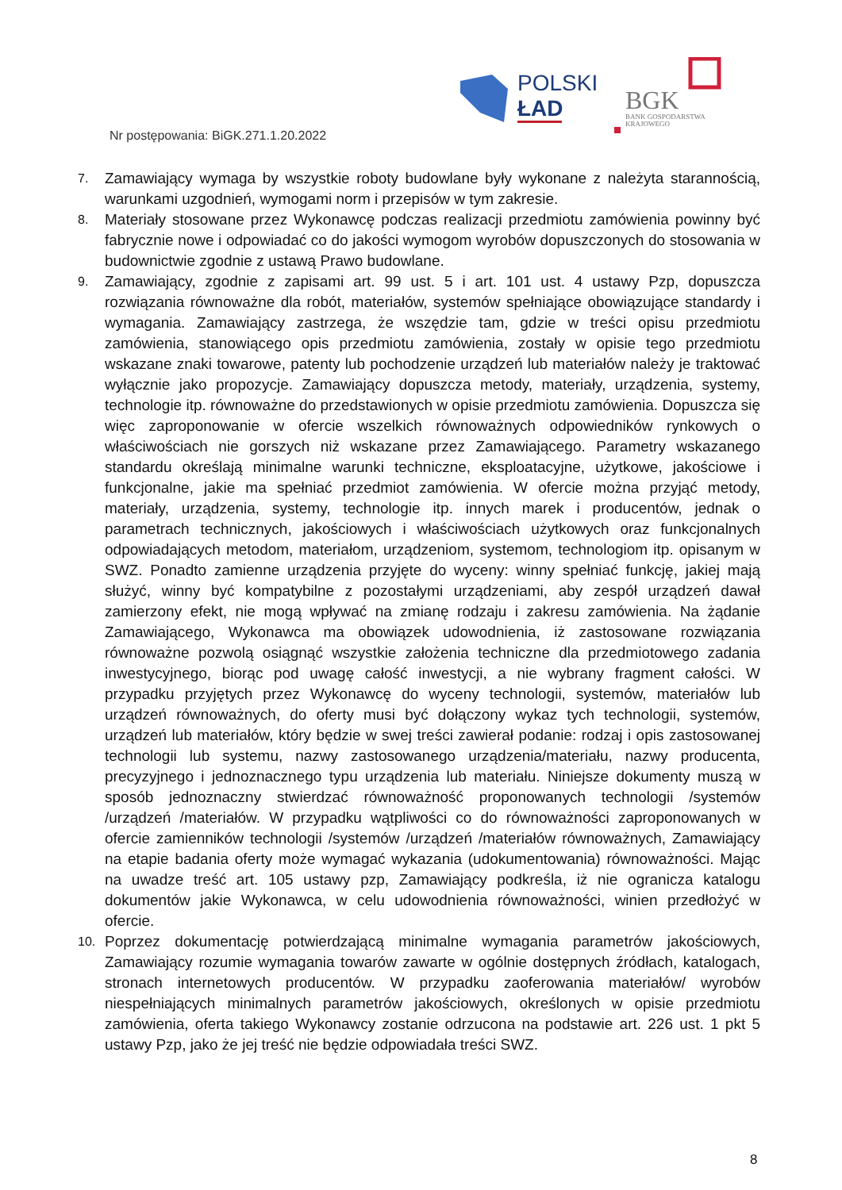POLSKI
ŁAD
BGK
BANK GOSPODARSTWA
KRAJOWEGO
Nr postępowania: BiGK.271.1.20.2022
7. Zamawiający wymaga by wszystkie roboty budowlane były wykonane z należyta starannością, warunkami uzgodnień, wymogami norm i przepisów w tym zakresie.
8. Materiały stosowane przez Wykonawcę podczas realizacji przedmiotu zamówienia powinny być fabrycznie nowe i odpowiadać co do jakości wymogom wyrobów dopuszczonych do stosowania w budownictwie zgodnie z ustawą Prawo budowlane.
9. Zamawiający, zgodnie z zapisami art. 99 ust. 5 i art. 101 ust. 4 ustawy Pzp, dopuszcza rozwiązania równoważne dla robót, materiałów, systemów spełniające obowiązujące standardy i wymagania. Zamawiający zastrzega, że wszędzie tam, gdzie w treści opisu przedmiotu zamówienia, stanowiącego opis przedmiotu zamówienia, zostały w opisie tego przedmiotu wskazane znaki towarowe, patenty lub pochodzenie urządzeń lub materiałów należy je traktować wyłącznie jako propozycje. Zamawiający dopuszcza metody, materiały, urządzenia, systemy, technologie itp. równoważne do przedstawionych w opisie przedmiotu zamówienia. Dopuszcza się więc zaproponowanie w ofercie wszelkich równoważnych odpowiedników rynkowych o właściwościach nie gorszych niż wskazane przez Zamawiającego. Parametry wskazanego standardu określają minimalne warunki techniczne, eksploatacyjne, użytkowe, jakościowe i funkcjonalne, jakie ma spełniać przedmiot zamówienia. W ofercie można przyjąć metody, materiały, urządzenia, systemy, technologie itp. innych marek i producentów, jednak o parametrach technicznych, jakościowych i właściwościach użytkowych oraz funkcjonalnych odpowiadających metodom, materiałom, urządzeniom, systemom, technologiom itp. opisanym w SWZ. Ponadto zamienne urządzenia przyjęte do wyceny: winny spełniać funkcję, jakiej mają służyć, winny być kompatybilne z pozostałymi urządzeniami, aby zespół urządzeń dawał zamierzony efekt, nie mogą wpływać na zmianę rodzaju i zakresu zamówienia. Na żądanie Zamawiającego, Wykonawca ma obowiązek udowodnienia, iż zastosowane rozwiązania równoważne pozwolą osiągnąć wszystkie założenia techniczne dla przedmiotowego zadania inwestycyjnego, biorąc pod uwagę całość inwestycji, a nie wybrany fragment całości. W przypadku przyjętych przez Wykonawcę do wyceny technologii, systemów, materiałów lub urządzeń równoważnych, do oferty musi być dołączony wykaz tych technologii, systemów, urządzeń lub materiałów, który będzie w swej treści zawierał podanie: rodzaj i opis zastosowanej technologii lub systemu, nazwy zastosowanego urządzenia/materiału, nazwy producenta, precyzyjnego i jednoznacznego typu urządzenia lub materiału. Niniejsze dokumenty muszą w sposób jednoznaczny stwierdzać równoważność proponowanych technologii /systemów /urządzeń /materiałów. W przypadku wątpliwości co do równoważności zaproponowanych w ofercie zamienników technologii /systemów /urządzeń /materiałów równoważnych, Zamawiający na etapie badania oferty może wymagać wykazania (udokumentowania) równoważności. Mając na uwadze treść art. 105 ustawy pzp, Zamawiający podkreśla, iż nie ogranicza katalogu dokumentów jakie Wykonawca, w celu udowodnienia równoważności, winien przedłożyć w ofercie.
10. Poprzez dokumentację potwierdzającą minimalne wymagania parametrów jakościowych, Zamawiający rozumie wymagania towarów zawarte w ogólnie dostępnych źródłach, katalogach, stronach internetowych producentów. W przypadku zaoferowania materiałów/ wyrobów niespełniających minimalnych parametrów jakościowych, określonych w opisie przedmiotu zamówienia, oferta takiego Wykonawcy zostanie odrzucona na podstawie art. 226 ust. 1 pkt 5 ustawy Pzp, jako że jej treść nie będzie odpowiadała treści SWZ.
8